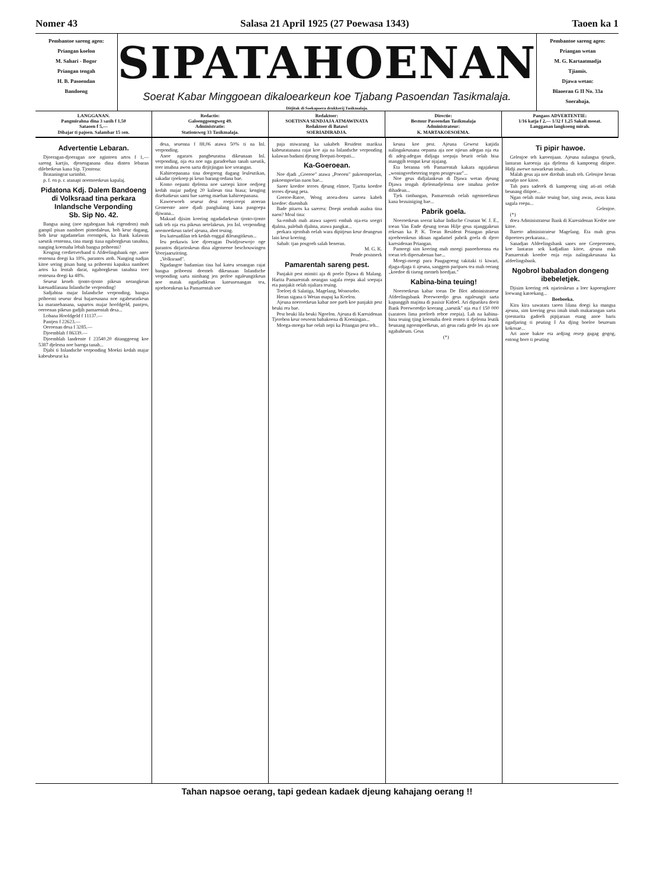Nomer 43 Salasa 21 April 1925 (27 Poewasa 1343) Taoen ka 1
Pembantoe sareng agen:
Priangan koelon
M. Sahari - Bogor
Priangan tengah
H. B. Pasoendan
Bandoeng
SIPATAHOENAN
Soerat Kabar Minggoean dikaloearkeun koe Tjabang Pasoendan Tasikmalaja.
Ditjitak di Soekapoera drukkerij Tasikmalaja.
Pembantoe sareng agen:
Priangan wetan
M. G. Kartaatmadja
Tjiamis.
Djawa wetan:
Blaoeran G II No. 33a
Soerabaja.
LANGGANAN.
Pangmirahna dina 3 sasih f 1,50
Sataoen f 5,—
Dibajar ti pajoen. Salambar 15 sen.
Redactie:
Galoenggoengweg 49.
Administratie:
Stationsweg 33 Tasikmalaja.
Redaktoer:
SOETISNA SENDJAJA ATMAWINATA
Redaktoer di Batawi
SOERIADIRADJA.
Directie:
Bestuur Pasoendan Tasikmalaja
Administrateur:
K. MARTAKOESOEMA.
Pangaos ADVERTENTIE:
1/16 katja f 2,— 1/32 f 1,25 Sakali moeat.
Langganan langkoeng mirah.
Advertentie Lebaran.
Djoeragan-djoeragan noe ngintoen artos f 1,— sareng kartjis, djenenganana dina dinten lebaran dilebetkeun kana Sip. Tjontona:
Brataningrat sarimbit.
p. f. en p. r. atanapi noemoetkeun kapalaj.
Pidatona Kdj. Dalem Bandoeng di Volksraad tina perkara Inlandsche Verponding
Sb. Sip No. 42.
Bangsa asing (noe ngabogaan hak eigendom) mah gampil pisan namboet pimodaleun, boh keur dagang, boh keur ngadamelan rorompok, ka Bank kalawan saeutik rentenna, tina margi tiasa ngaborgkeun tanahna, nanging koemaha lebah bangsa priboemi?
Kenging credietverband ti Afdeelingsbank oge, anoe rentenna doegi ka 18%, parantos atoh. Nanging nadjan kitoe sering pisan bang sa priboemi kapaksa namboet artos ka lentah darat, ngaborgkeun tanahna toer renteuna doegi ka 48%.
Seueur keneh tjonto-tjonto pikeun nerangkeun kateuadilanana Inlandsche verponding!
Sadjabina majar Inlandsche verponding, bangsa priboemi seueur deui bajareunana noe ngabeuratkeun ka maranehanana, sapartos majar hoofdgeld, pantjen, oeroenan pikeun gadjih pamarentah desa...
Lobana Hoofdgeld f 11137.—
Pantjen f 22623.—
Oeroenan desa f 3285.—
Djoemblah f 86339.—
Djoemblah landrente f 23540.20 ditanggoeng koe 5387 djelema noe baroga tanah...
Djabi ti Inlandsche verponding Moekti kedah majar kabeubeurat ka
desa, seuenna f 88,06 atawa 50% ti na Inl. verponding.
Anoe ngaraos pangbeuratna dikeunaan Inl. verponding, nja eta noe nga garadoehan tanah saeutik, toer imahna awon sarta ditjitjingan koe sorangan.
Kahiroepanana tina doegoeng dagang leuleutikan, sakadar tjoekoep pi keun barang-tedana bae.
Komo oepami djelema noe saroepi kitoe oedjoeg kedah majar padjeg 20 kalieun tina biasa; kenging disebatkeun sami bae sareng maehan kahiroepanana.
Kawoewoeh seueur deui roepi-roepi atoeran Gemeente anoe djadi panghalang kana pangoepa djiwana...
Maksad djisim koering ngadadarkeun tjonto-tjonto tadi teh nja eta pikeun netelakeun, jen Inl. verponding noemoetkeun tarief ajeuna, abot teuing.
Ieu kateuadilan teh kedah enggal dileungitkeun...
Ieu perkawis koe djoeragan Dwidjosewojo oge parantos ditjarioskeun dina algemeene beschouwingen Voorjaarszitting.
„Volksraad".
Ngadangoe badamian tina hal kateu senangan rajat bangsa priboemi doemeh dikeunaan Inlandsche verponding sarta nimbang jen perloe ngaleungitkeun noe matak ngadjadikeun kateusenangan tea, njoehoenkeun ka Pamarentah soe
paja miwarang ka sakabeh Resident mariksa kabeuratanana rajat koe aja na Inlandsche verponding kalawan badami djeung Boepati-boepati...
Ka-Goeroean.
Noe djadi „Goeroe" atawa „Poeoen" pakoempoelan, pakoempoelan naon bae...
Saoer koedoe teroes djeung elmoe, Tjarita koedoe teroes djeung peta.
Goeroe-Ratoe, Wong atoea-doea saroea kabeh koedoe: disembah
Bade pitaros ka sarerea: Doepi sembah asalna tina naon? Moal tina:
Sa-embah mah atawa saperti embah nja-eta soegri djalma, palebah djalma, atawa pangkat...
perkara njembah oelah wara dipitjeun keur deungeun lain keur koering.
Sabab: tjan posgoeh salah beneran.
M. G. K.
Pende postmerk
Pamarentah sareng pest.
Panjakit pest mimiti aja di poelo Djawa di Malang. Harita Pamarentah neangan sagala roepa akal soepaja eta panjakit oelah njaliara teuing.
Toeloej di Salatiga, Magelang, Wonosobo.
Heran sigana ti Wetan mapaj ka Koelon.
Ajeuna noeroetkeun kabar noe paeh koe panjakit pest beuki rea bae.
Pest beuki lila beuki Ngoelon. Ajeuna di Karesidenan Tjerebon keur oesoem babakoena di Koeningan...
Moega-moega bae oelah nepi ka Priangan pest teh...
keuna koe pest. Ajeuna Gewest katjida nalingakeunana oepama aja noe njieun adegan nja eta di adeg-adegan didjaga soepaja beurit oelah bisa manggih tempat keur njajang.
Eta beranna teh Pamarentah kakara ngajakeun „woningverbetering tegen pestgevaar"...
Noe geus didjalankeun di Djawa wetan djeung Djawa tengah djelemadjelema noe imahna perloe dihadean...
Tjek timbangan, Pamarentah oelah ngemoetkeun kana bezuiniging bae...
Pabrik goela.
Noeroetkeun soerat kabar Indische Courant W. J. E., toean Van Ende djeung toean Hilje geus njanggakeun rekesan ka P. K. Toean Resident Priangan pikeun njoehoenkeun idinan ngadamel pabrik goela di djero karesidenan Priangan.
Pamoegi sim koering mah moegi panoehoenna eta toean teh dipersabenan bae...
Moegi-moegi para Paugagoeng takitaki ti kiwari, djaga-djaga ti ajeuna, sanggem paripaos tea mah oerang „koedoe di tiseng memeh hoedjan."
Kabina-bina teuing!
Noeroetkeun kabar toean De Blot administrateur Afdeelingsbank Poerworedjo geus ngaleungit sarta kapanggih majitna di pasisir Kidoel. Ari diparikea doeit Bank Poerworedjo koerang „saeutik" nja eta f 150 000 (saratoes lima poeloeh reboe roepia). Lah na kabina-bina teuing tjing koemaha doeit renten ti djelema leutik beunang ngoempoelkeun, ari geus rada gede les aja noe ngabaheum. Geus
(*)
Ti pipir hawoe.
Gelenjoe teh karoenjaan. Ajeuna nalangsa tjeurik, lantaran karoenja aja djelema di kampoeng ditipoe. Hidji awewe nawarkeun imah...
Malah geus aja noe dirobah imah teh. Gelenjoe heran nendjo noe kitoe.
Tah para saderek di kampoeng sing ati-ati oelah beunang ditipoe...
Ngan oelah make teuing bae, sing awas, awas kana sagala roepa...
Gelenjoe.
(*)
doea Administrateur Bank di Karesidenan Kedoe noe kitoe.
Bareto administrateur Magelang. Eta mah geus dipoetoes perkarana...
Sanadjan Afdeelingsbank sanes noe Goeperemen, koe lantaran sok kadjadian kitoe, ajeuna mah Pamarentah koedoe enja enja nalingakeunana ka afdeelingsbank.
Ngobrol babaladon dongeng ibebeletjek.
Djisim koering rek njarioskeun a loer kapoengkoer loewang katoekang...
Boeboeka.
Kira kira sawatara taoen lilana doegi ka mangsa ajeuna, sim koering geus imah imah makarangan sarta tjoemarita gadoeh pipijaraan etang anoe baris ngadjaring ti peuting I An djing boeloe beureum kokosae...
Ari anoe bakoe eta ardjing resep gagag gogog, entong boro ti peuting
Tahan napsoe oerang, tapi gedean kadaek djeung kahajang oerang !!